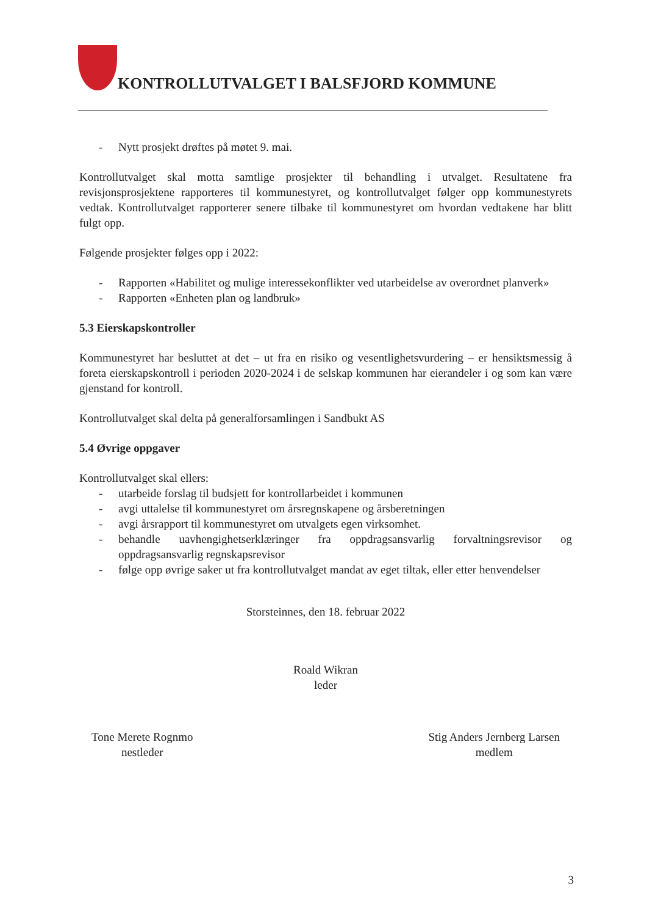KONTROLLUTVALGET I BALSFJORD KOMMUNE
- Nytt prosjekt drøftes på møtet 9. mai.
Kontrollutvalget skal motta samtlige prosjekter til behandling i utvalget. Resultatene fra revisjonsprosjektene rapporteres til kommunestyret, og kontrollutvalget følger opp kommunestyrets vedtak. Kontrollutvalget rapporterer senere tilbake til kommunestyret om hvordan vedtakene har blitt fulgt opp.
Følgende prosjekter følges opp i 2022:
- Rapporten «Habilitet og mulige interessekonflikter ved utarbeidelse av overordnet planverk»
- Rapporten «Enheten plan og landbruk»
5.3 Eierskapskontroller
Kommunestyret har besluttet at det – ut fra en risiko og vesentlighetsvurdering – er hensiktsmessig å foreta eierskapskontroll i perioden 2020-2024 i de selskap kommunen har eierandeler i og som kan være gjenstand for kontroll.
Kontrollutvalget skal delta på generalforsamlingen i Sandbukt AS
5.4 Øvrige oppgaver
Kontrollutvalget skal ellers:
- utarbeide forslag til budsjett for kontrollarbeidet i kommunen
- avgi uttalelse til kommunestyret om årsregnskapene og årsberetningen
- avgi årsrapport til kommunestyret om utvalgets egen virksomhet.
- behandle uavhengighetserklæringer fra oppdragsansvarlig forvaltningsrevisor og oppdragsansvarlig regnskapsrevisor
- følge opp øvrige saker ut fra kontrollutvalget mandat av eget tiltak, eller etter henvendelser
Storsteinnes, den 18. februar 2022
Roald Wikran
leder
Tone Merete Rognmo
nestleder
Stig Anders Jernberg Larsen
medlem
3